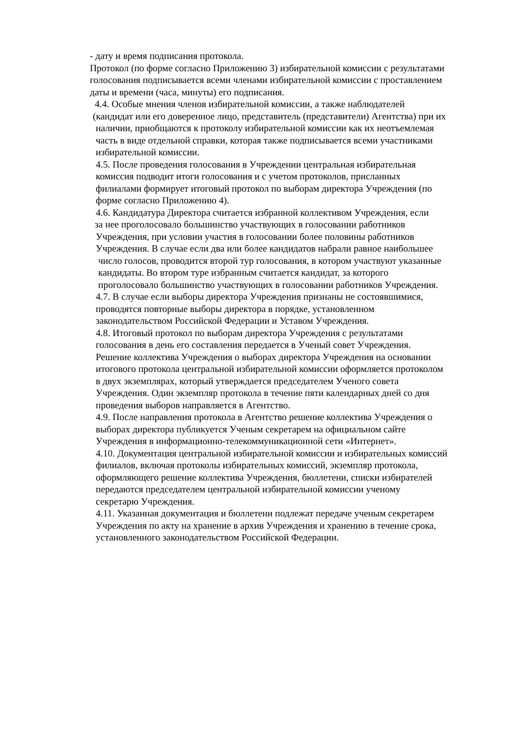- дату и время подписания протокола.
Протокол (по форме согласно Приложению 3) избирательной комиссии с результатами
голосования подписывается всеми членами избирательной комиссии с проставлением
даты и времени (часа, минуты) его подписания.
4.4. Особые мнения членов избирательной комиссии, а также наблюдателей
(кандидат или его доверенное лицо, представитель (представители) Агентства) при их
наличии, приобщаются к протоколу избирательной комиссии как их неотъемлемая
часть в виде отдельной справки, которая также подписывается всеми участниками
избирательной комиссии.
4.5. После проведения голосования в Учреждении центральная избирательная
комиссия подводит итоги голосования и с учетом протоколов, присланных
филиалами формирует итоговый протокол по выборам директора Учреждения (по
форме согласно Приложению 4).
4.6. Кандидатура Директора считается избранной коллективом Учреждения, если
за нее проголосовало большинство участвующих в голосовании работников
Учреждения, при условии участия в голосовании более половины работников
Учреждения. В случае если два или более кандидатов набрали равное наибольшее
число голосов, проводится второй тур голосования, в котором участвуют указанные
кандидаты. Во втором туре избранным считается кандидат, за которого
проголосовало большинство участвующих в голосовании работников Учреждения.
4.7. В случае если выборы директора Учреждения признаны не состоявшимися,
проводятся повторные выборы директора в порядке, установленном
законодательством Российской Федерации и Уставом Учреждения.
4.8. Итоговый протокол по выборам директора Учреждения с результатами
голосования в день его составления передается в Ученый совет Учреждения.
Решение коллектива Учреждения о выборах директора Учреждения на основании
итогового протокола центральной избирательной комиссии оформляется протоколом
в двух экземплярах, который утверждается председателем Ученого совета
Учреждения. Один экземпляр протокола в течение пяти календарных дней со дня
проведения выборов направляется в Агентство.
4.9. После направления протокола в Агентство решение коллектива Учреждения о
выборах директора публикуется Ученым секретарем на официальном сайте
Учреждения в информационно-телекоммуникационной сети «Интернет».
4.10. Документация центральной избирательной комиссии и избирательных комиссий
филиалов, включая протоколы избирательных комиссий, экземпляр протокола,
оформляющего решение коллектива Учреждения, бюллетени, списки избирателей
передаются председателем центральной избирательной комиссии ученому
секретарю Учреждения.
4.11. Указанная документация и бюллетени подлежат передаче ученым секретарем
Учреждения по акту на хранение в архив Учреждения и хранению в течение срока,
установленного законодательством Российской Федерации.